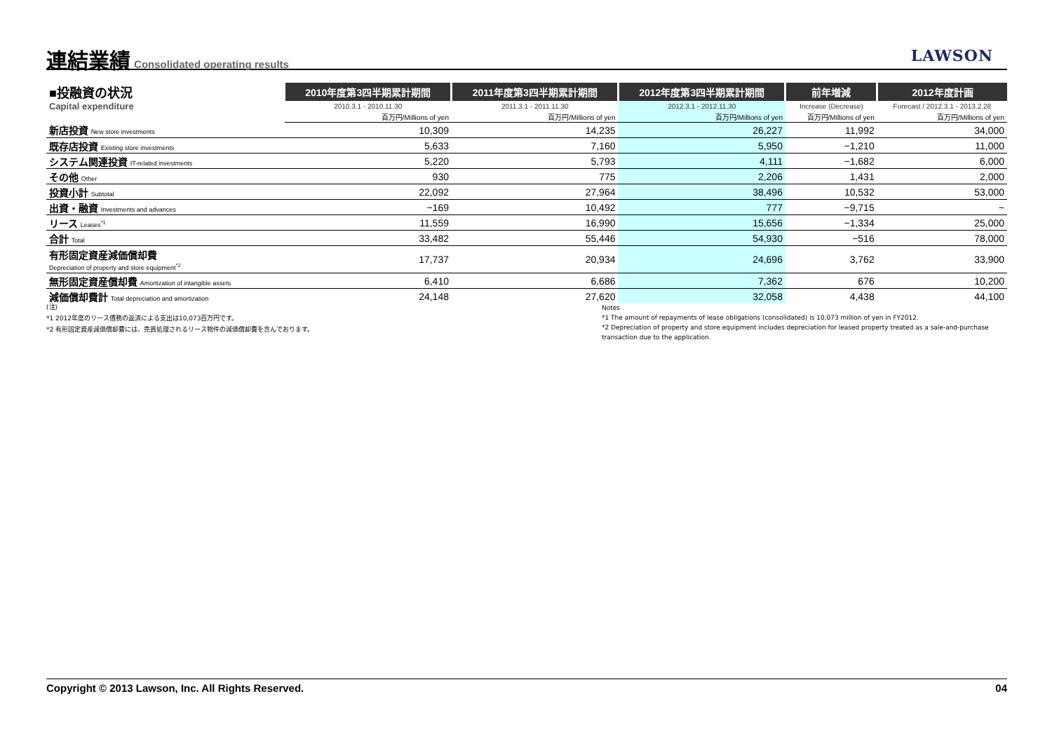連結業績 Consolidated operating results LAWSON
| ■投融資の状況 | 2010年度第3四半期累計期間 | 2011年度第3四半期累計期間 | 2012年度第3四半期累計期間 | 前年増減 | 2012年度計画 |
| Capital expenditure | 2010.3.1 - 2010.11.30 | 2011.3.1 - 2011.11.30 | 2012.3.1 - 2012.11.30 | Increase (Decrease) | Forecast / 2012.3.1 - 2013.2.28 |
| | 百万円/Millions of yen | 百万円/Millions of yen | 百万円/Millions of yen | 百万円/Millions of yen | 百万円/Millions of yen |
| 新店投資 New store investments | 10,309 | 14,235 | 26,227 | 11,992 | 34,000 |
| 既存店投資 Existing store investments | 5,633 | 7,160 | 5,950 | −1,210 | 11,000 |
| システム関連投資 IT-related investments | 5,220 | 5,793 | 4,111 | −1,682 | 6,000 |
| その他 Other | 930 | 775 | 2,206 | 1,431 | 2,000 |
| 投資小計 Subtotal | 22,092 | 27,964 | 38,496 | 10,532 | 53,000 |
| 出資・融資 Investments and advances | −169 | 10,492 | 777 | −9,715 | − |
| リース Leases<sup>*1</sup> | 11,559 | 16,990 | 15,656 | −1,334 | 25,000 |
| 合計 Total | 33,482 | 55,446 | 54,930 | −516 | 78,000 |
| 有形固定資産減価償却費 Depreciation of property and store equipment<sup>*2</sup> | 17,737 | 20,934 | 24,696 | 3,762 | 33,900 |
| 無形固定資産償却費 Amortization of intangible assets | 6,410 | 6,686 | 7,362 | 676 | 10,200 |
| 減価償却費計 Total depreciation and amortization | 24,148 | 27,620 | 32,058 | 4,438 | 44,100 |
(注)
*1 2012年度のリース債務の返済による支出は10,073百万円です。
*2 有形固定資産減価償却費には、売買処理されるリース物件の減価償却費を含んでおります。
Notes
*1 The amount of repayments of lease obligations (consolidated) is 10,073 million of yen in FY2012.
*2 Depreciation of property and store equipment includes depreciation for leased property treated as a sale-and-purchase transaction due to the application.
Copyright © 2013 Lawson, Inc. All Rights Reserved. 04